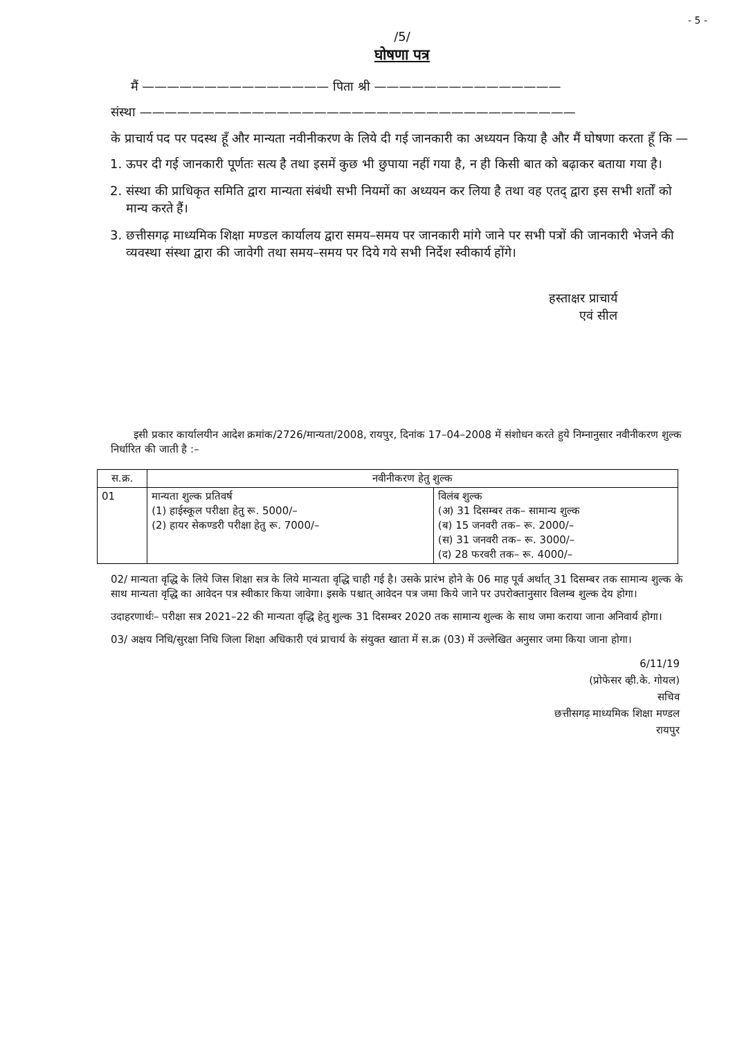- 5 -
/5/
घोषणा पत्र
मैं ——————————————— पिता श्री ———————————————
संस्था ———————————————————————————————————
के प्राचार्य पद पर पदस्थ हूँ और मान्यता नवीनीकरण के लिये दी गई जानकारी का अध्ययन किया है और मैं घोषणा करता हूँ कि —
1. ऊपर दी गई जानकारी पूर्णतः सत्य है तथा इसमें कुछ भी छुपाया नहीं गया है, न ही किसी बात को बढ़ाकर बताया गया है।
2. संस्था की प्राधिकृत समिति द्वारा मान्यता संबंधी सभी नियमों का अध्ययन कर लिया है तथा वह एतद् द्वारा इस सभी शर्तों को मान्य करते हैं।
3. छत्तीसगढ़ माध्यमिक शिक्षा मण्डल कार्यालय द्वारा समय–समय पर जानकारी मांगे जाने पर सभी पत्रों की जानकारी भेजने की व्यवस्था संस्था द्वारा की जावेगी तथा समय–समय पर दिये गये सभी निर्देश स्वीकार्य होंगे।
हस्ताक्षर प्राचार्य
एवं सील
इसी प्रकार कार्यालयीन आदेश क्रमांक/2726/मान्यता/2008, रायपुर, दिनांक 17–04–2008 में संशोधन करते हुये निम्नानुसार नवीनीकरण शुल्क निर्धारित की जाती है :–
| स.क्र. | नवीनीकरण हेतु शुल्क | |
| --- | --- | --- |
| 01 | मान्यता शुल्क प्रतिवर्ष (1) हाईस्कूल परीक्षा हेतु रू. 5000/– (2) हायर सेकण्डरी परीक्षा हेतु रू. 7000/– | विलंब शुल्क (अ) 31 दिसम्बर तक– सामान्य शुल्क (ब) 15 जनवरी तक– रू. 2000/– (स) 31 जनवरी तक– रू. 3000/– (द) 28 फरवरी तक– रू. 4000/– |
02/ मान्यता वृद्धि के लिये जिस शिक्षा सत्र के लिये मान्यता वृद्धि चाही गई है। उसके प्रारंभ होने के 06 माह पूर्व अर्थात् 31 दिसम्बर तक सामान्य शुल्क के साथ मान्यता वृद्धि का आवेदन पत्र स्वीकार किया जावेगा। इसके पश्चात् आवेदन पत्र जमा किये जाने पर उपरोक्तानुसार विलम्ब शुल्क देय होगा।
उदाहरणार्थः– परीक्षा सत्र 2021–22 की मान्यता वृद्धि हेतु शुल्क 31 दिसम्बर 2020 तक सामान्य शुल्क के साथ जमा कराया जाना अनिवार्य होगा।
03/ अक्षय निधि/सुरक्षा निधि जिला शिक्षा अधिकारी एवं प्राचार्य के संयुक्त खाता में स.क्र (03) में उल्लेखित अनुसार जमा किया जाना होगा।
6/11/19
(प्रोफेसर व्ही.के. गोयल)
सचिव
छत्तीसगढ़ माध्यमिक शिक्षा मण्डल
रायपुर